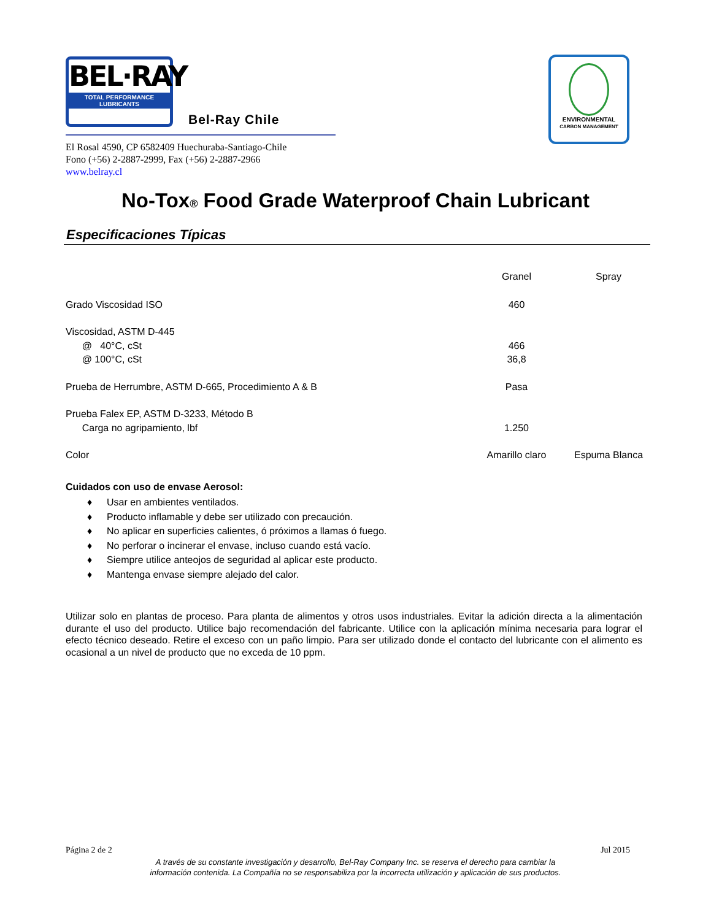BEL·RAY TOTAL PERFORMANCE LUBRICANTS
Bel-Ray Chile
El Rosal 4590, CP 6582409 Huechuraba-Santiago-Chile
Fono (+56) 2-2887-2999, Fax (+56) 2-2887-2966
www.belray.cl
ENVIRONMENTAL
CARBON MANAGEMENT
No-Tox<sup>®</sup> Food Grade Waterproof Chain Lubricant
Especificaciones Típicas
| | Granel | Spray |
| --- | --- | --- |
| Grado Viscosidad ISO | 460 | |
| Viscosidad, ASTM D-445 | | |
| @ 40°C, cSt | 466 | |
| @ 100°C, cSt | 36,8 | |
| Prueba de Herrumbre, ASTM D-665, Procedimiento A & B | Pasa | |
| Prueba Falex EP, ASTM D-3233, Método B | | |
| Carga no agripamiento, lbf | 1.250 | |
| Color | Amarillo claro | Espuma Blanca |
Cuidados con uso de envase Aerosol:
♦ Usar en ambientes ventilados.
♦ Producto inflamable y debe ser utilizado con precaución.
♦ No aplicar en superficies calientes, ó próximos a llamas ó fuego.
♦ No perforar o incinerar el envase, incluso cuando está vacío.
♦ Siempre utilice anteojos de seguridad al aplicar este producto.
♦ Mantenga envase siempre alejado del calor.
Utilizar solo en plantas de proceso. Para planta de alimentos y otros usos industriales. Evitar la adición directa a la alimentación durante el uso del producto. Utilice bajo recomendación del fabricante. Utilice con la aplicación mínima necesaria para lograr el efecto técnico deseado. Retire el exceso con un paño limpio. Para ser utilizado donde el contacto del lubricante con el alimento es ocasional a un nivel de producto que no exceda de 10 ppm.
Página 2 de 2 Jul 2015
A través de su constante investigación y desarrollo, Bel-Ray Company Inc. se reserva el derecho para cambiar la
información contenida. La Compañía no se responsabiliza por la incorrecta utilización y aplicación de sus productos.